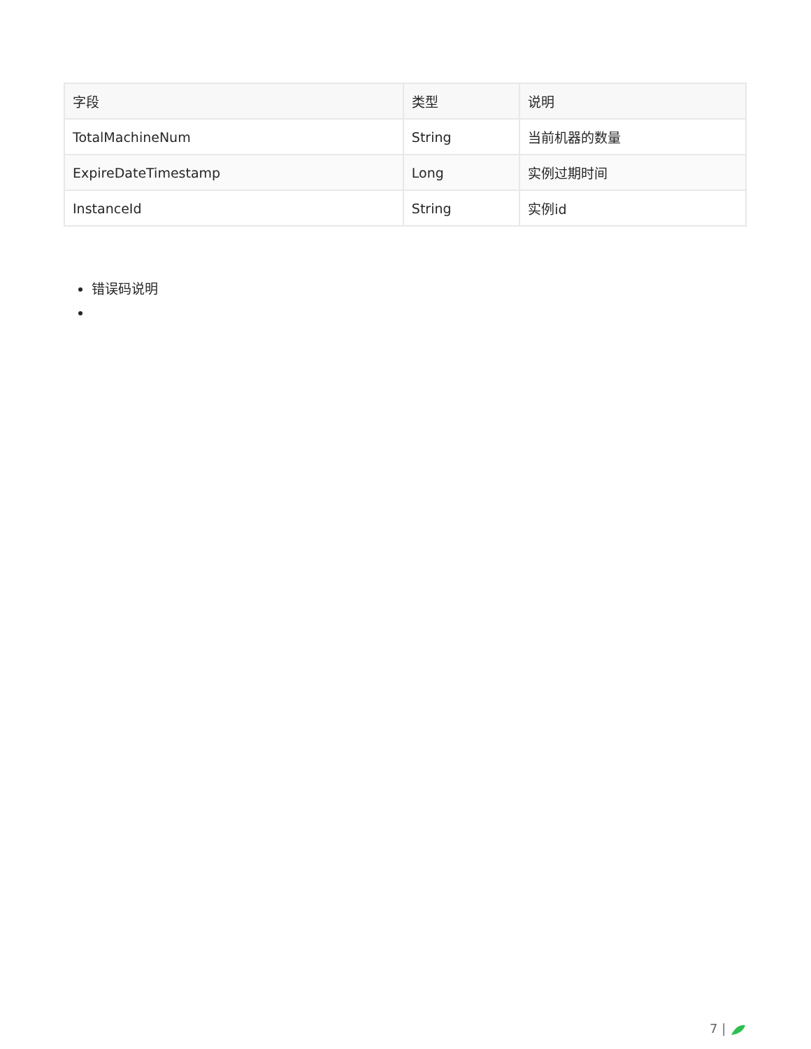| 字段 | 类型 | 说明 |
| --- | --- | --- |
| TotalMachineNum | String | 当前机器的数量 |
| ExpireDateTimestamp | Long | 实例过期时间 |
| InstanceId | String | 实例id |
错误码说明
7 |